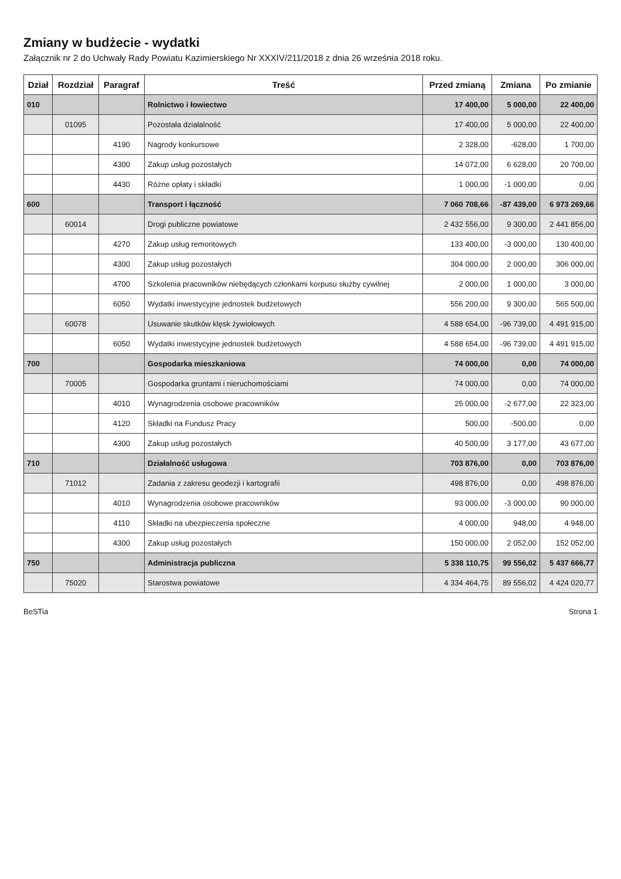Zmiany w budżecie - wydatki
Załącznik nr 2 do Uchwały Rady Powiatu Kazimierskiego Nr XXXIV/211/2018 z dnia 26 września 2018 roku.
| Dział | Rozdział | Paragraf | Treść | Przed zmianą | Zmiana | Po zmianie |
| --- | --- | --- | --- | --- | --- | --- |
| 010 | | | Rolnictwo i łowiectwo | 17 400,00 | 5 000,00 | 22 400,00 |
| | 01095 | | Pozostała działalność | 17 400,00 | 5 000,00 | 22 400,00 |
| | | 4190 | Nagrody konkursowe | 2 328,00 | -628,00 | 1 700,00 |
| | | 4300 | Zakup usług pozostałych | 14 072,00 | 6 628,00 | 20 700,00 |
| | | 4430 | Różne opłaty i składki | 1 000,00 | -1 000,00 | 0,00 |
| 600 | | | Transport i łączność | 7 060 708,66 | -87 439,00 | 6 973 269,66 |
| | 60014 | | Drogi publiczne powiatowe | 2 432 556,00 | 9 300,00 | 2 441 856,00 |
| | | 4270 | Zakup usług remontowych | 133 400,00 | -3 000,00 | 130 400,00 |
| | | 4300 | Zakup usług pozostałych | 304 000,00 | 2 000,00 | 306 000,00 |
| | | 4700 | Szkolenia pracowników niebędących członkami korpusu służby cywilnej | 2 000,00 | 1 000,00 | 3 000,00 |
| | | 6050 | Wydatki inwestycyjne jednostek budżetowych | 556 200,00 | 9 300,00 | 565 500,00 |
| | 60078 | | Usuwanie skutków klęsk żywiołowych | 4 588 654,00 | -96 739,00 | 4 491 915,00 |
| | | 6050 | Wydatki inwestycyjne jednostek budżetowych | 4 588 654,00 | -96 739,00 | 4 491 915,00 |
| 700 | | | Gospodarka mieszkaniowa | 74 000,00 | 0,00 | 74 000,00 |
| | 70005 | | Gospodarka gruntami i nieruchomościami | 74 000,00 | 0,00 | 74 000,00 |
| | | 4010 | Wynagrodzenia osobowe pracowników | 25 000,00 | -2 677,00 | 22 323,00 |
| | | 4120 | Składki na Fundusz Pracy | 500,00 | -500,00 | 0,00 |
| | | 4300 | Zakup usług pozostałych | 40 500,00 | 3 177,00 | 43 677,00 |
| 710 | | | Działalność usługowa | 703 876,00 | 0,00 | 703 876,00 |
| | 71012 | | Zadania z zakresu geodezji i kartografii | 498 876,00 | 0,00 | 498 876,00 |
| | | 4010 | Wynagrodzenia osobowe pracowników | 93 000,00 | -3 000,00 | 90 000,00 |
| | | 4110 | Składki na ubezpieczenia społeczne | 4 000,00 | 948,00 | 4 948,00 |
| | | 4300 | Zakup usług pozostałych | 150 000,00 | 2 052,00 | 152 052,00 |
| 750 | | | Administracja publiczna | 5 338 110,75 | 99 556,02 | 5 437 666,77 |
| | 75020 | | Starostwa powiatowe | 4 334 464,75 | 89 556,02 | 4 424 020,77 |
BeSTia Strona 1